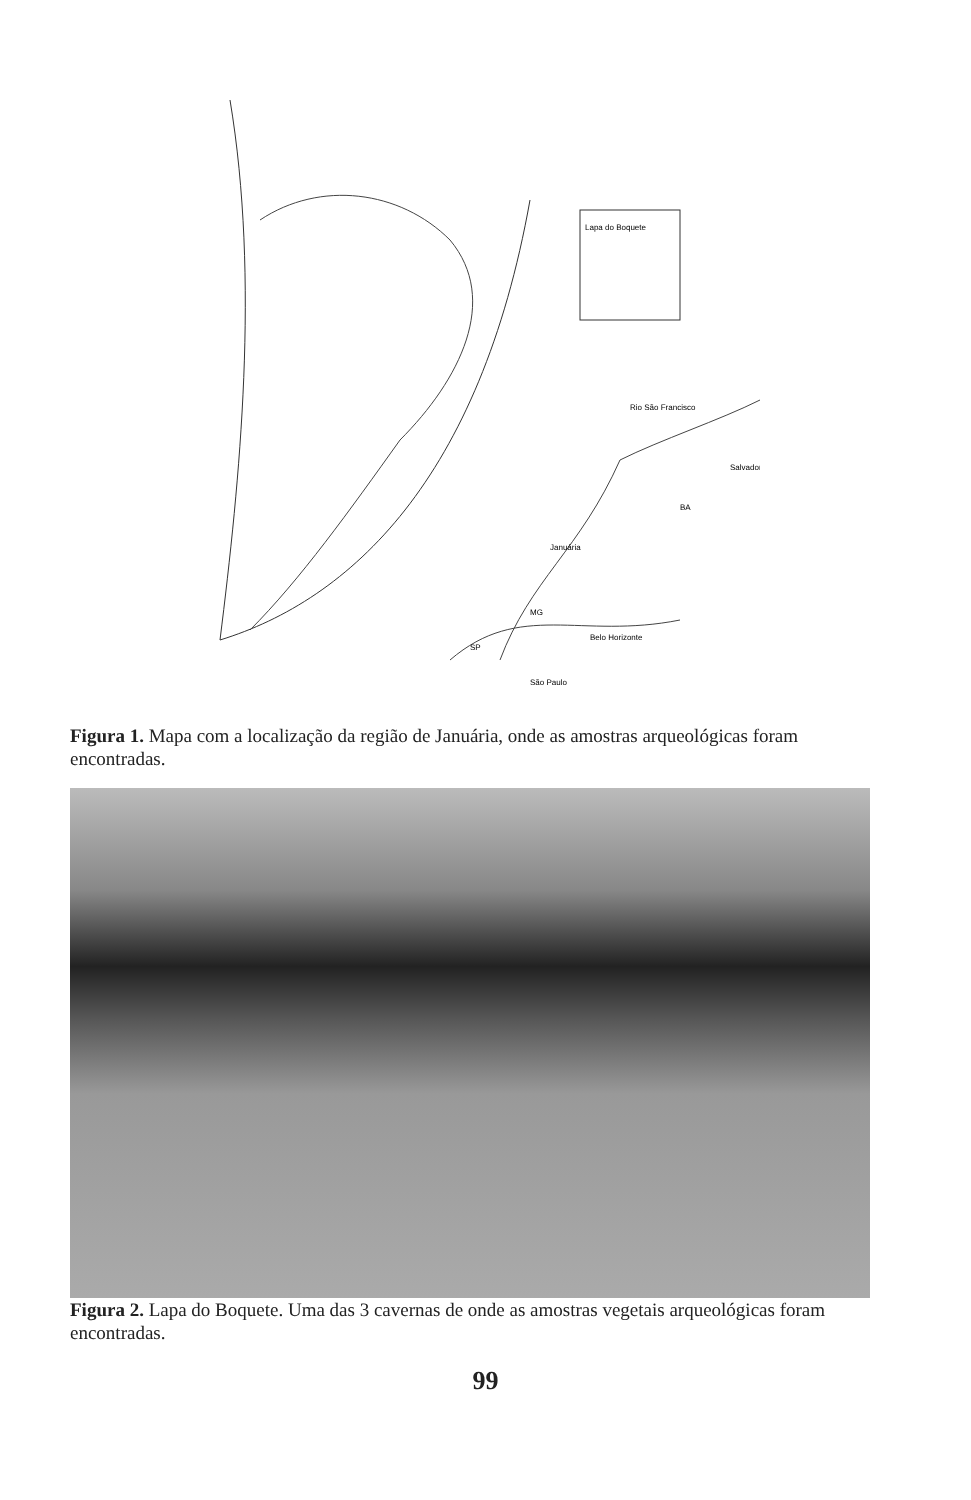Salvador
BA
Januária
MG
Belo Horizonte
SP
São Paulo
Rio São Francisco
Lapa do Boquete
Figura 1. Mapa com a localização da região de Januária, onde as amostras arqueológicas foram encontradas.
Figura 2. Lapa do Boquete. Uma das 3 cavernas de onde as amostras vegetais arqueológicas foram encontradas.
99